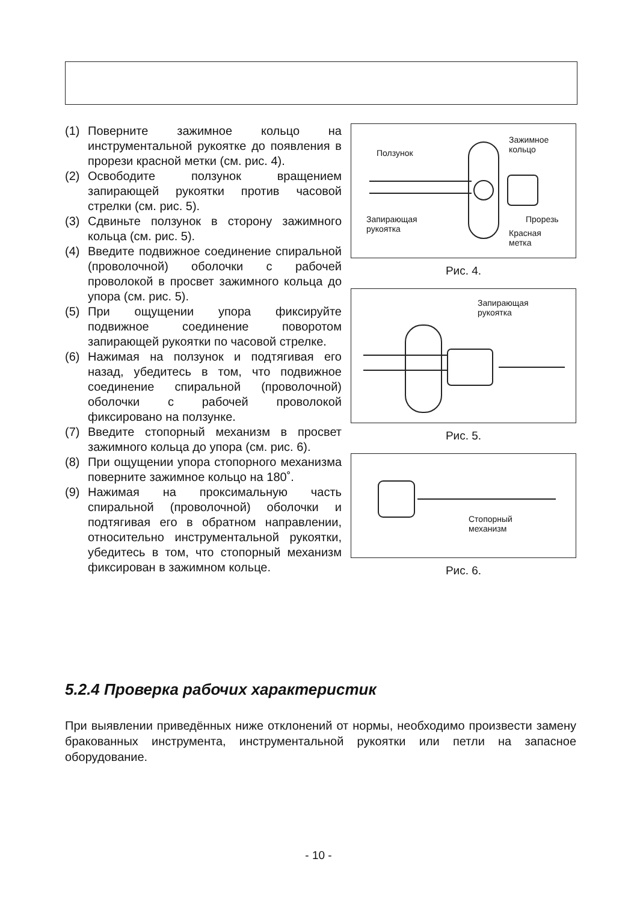(1) Поверните зажимное кольцо на инструментальной рукоятке до появления в прорези красной метки (см. рис. 4).
(2) Освободите ползунок вращением запирающей рукоятки против часовой стрелки (см. рис. 5).
(3) Сдвиньте ползунок в сторону зажимного кольца (см. рис. 5).
(4) Введите подвижное соединение спиральной (проволочной) оболочки с рабочей проволокой в просвет зажимного кольца до упора (см. рис. 5).
(5) При ощущении упора фиксируйте подвижное соединение поворотом запирающей рукоятки по часовой стрелке.
(6) Нажимая на ползунок и подтягивая его назад, убедитесь в том, что подвижное соединение спиральной (проволочной) оболочки с рабочей проволокой фиксировано на ползунке.
(7) Введите стопорный механизм в просвет зажимного кольца до упора (см. рис. 6).
(8) При ощущении упора стопорного механизма поверните зажимное кольцо на 180˚.
(9) Нажимая на проксимальную часть спиральной (проволочной) оболочки и подтягивая его в обратном направлении, относительно инструментальной рукоятки, убедитесь в том, что стопорный механизм фиксирован в зажимном кольце.
Ползунок
Зажимное
кольцо
Запирающая
рукоятка
Прорезь
Красная
метка
Рис. 4.
Запирающая
рукоятка
Рис. 5.
Стопорный
механизм
Рис. 6.
5.2.4 Проверка рабочих характеристик
При выявлении приведённых ниже отклонений от нормы, необходимо произвести замену бракованных инструмента, инструментальной рукоятки или петли на запасное оборудование.
- 10 -